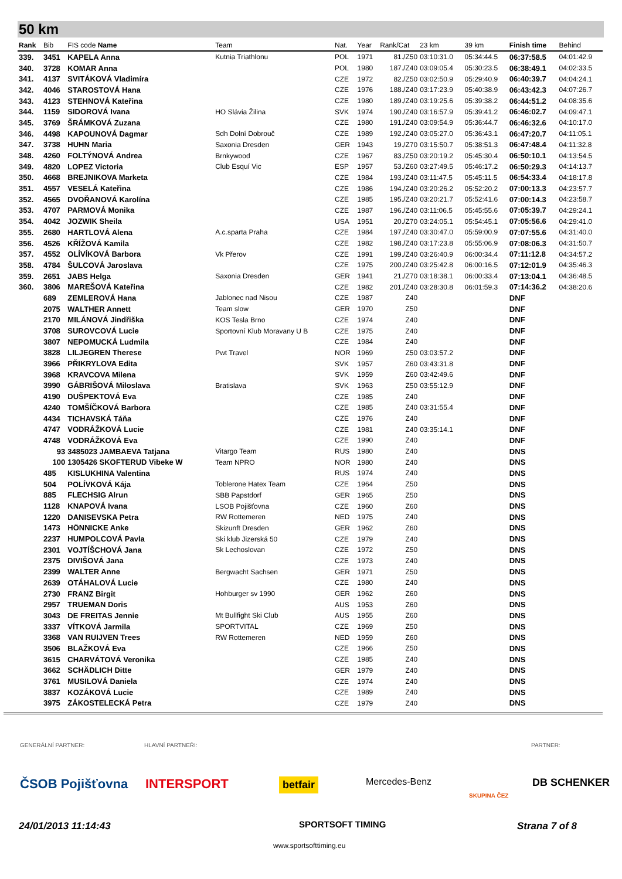50 km
| Rank | Bib | FIS code Name | Team | Nat. | Year | Rank/Cat | 23 km | 39 km | Finish time | Behind |
| --- | --- | --- | --- | --- | --- | --- | --- | --- | --- | --- |
| 339. | 3451 | KAPELA Anna | Kutnia Triathlonu | POL | 1971 | 81./Z50 | 03:10:31.0 | 05:34:44.5 | 06:37:58.5 | 04:01:42.9 |
| 340. | 3728 | KOMAR Anna | | POL | 1980 | 187./Z40 | 03:09:05.4 | 05:30:23.5 | 06:38:49.1 | 04:02:33.5 |
| 341. | 4137 | SVITÁKOVÁ Vladimíra | | CZE | 1972 | 82./Z50 | 03:02:50.9 | 05:29:40.9 | 06:40:39.7 | 04:04:24.1 |
| 342. | 4046 | STAROSTOVÁ Hana | | CZE | 1976 | 188./Z40 | 03:17:23.9 | 05:40:38.9 | 06:43:42.3 | 04:07:26.7 |
| 343. | 4123 | STEHNOVÁ Kateřina | | CZE | 1980 | 189./Z40 | 03:19:25.6 | 05:39:38.2 | 06:44:51.2 | 04:08:35.6 |
| 344. | 1159 | SIDOROVÁ Ivana | HO Slávia Žilina | SVK | 1974 | 190./Z40 | 03:16:57.9 | 05:39:41.2 | 06:46:02.7 | 04:09:47.1 |
| 345. | 3769 | ŠRÁMKOVÁ Zuzana | | CZE | 1980 | 191./Z40 | 03:09:54.9 | 05:36:44.7 | 06:46:32.6 | 04:10:17.0 |
| 346. | 4498 | KAPOUNOVÁ Dagmar | Sdh Dolní Dobrouč | CZE | 1989 | 192./Z40 | 03:05:27.0 | 05:36:43.1 | 06:47:20.7 | 04:11:05.1 |
| 347. | 3738 | HUHN Maria | Saxonia Dresden | GER | 1943 | 19./Z70 | 03:15:50.7 | 05:38:51.3 | 06:47:48.4 | 04:11:32.8 |
| 348. | 4260 | FOLTÝNOVÁ Andrea | Brnkywood | CZE | 1967 | 83./Z50 | 03:20:19.2 | 05:45:30.4 | 06:50:10.1 | 04:13:54.5 |
| 349. | 4820 | LOPEZ Victoria | Club Esquí Vic | ESP | 1957 | 53./Z60 | 03:27:49.5 | 05:46:17.2 | 06:50:29.3 | 04:14:13.7 |
| 350. | 4668 | BREJNIKOVA Marketa | | CZE | 1984 | 193./Z40 | 03:11:47.5 | 05:45:11.5 | 06:54:33.4 | 04:18:17.8 |
| 351. | 4557 | VESELÁ Kateřina | | CZE | 1986 | 194./Z40 | 03:20:26.2 | 05:52:20.2 | 07:00:13.3 | 04:23:57.7 |
| 352. | 4565 | DVOŘANOVÁ Karolína | | CZE | 1985 | 195./Z40 | 03:20:21.7 | 05:52:41.6 | 07:00:14.3 | 04:23:58.7 |
| 353. | 4707 | PARMOVÁ Monika | | CZE | 1987 | 196./Z40 | 03:11:06.5 | 05:45:55.6 | 07:05:39.7 | 04:29:24.1 |
| 354. | 4042 | JOZWIK Sheila | | USA | 1951 | 20./Z70 | 03:24:05.1 | 05:54:45.1 | 07:05:56.6 | 04:29:41.0 |
| 355. | 2680 | HARTLOVÁ Alena | A.c.sparta Praha | CZE | 1984 | 197./Z40 | 03:30:47.0 | 05:59:00.9 | 07:07:55.6 | 04:31:40.0 |
| 356. | 4526 | KŘÍŽOVÁ Kamila | | CZE | 1982 | 198./Z40 | 03:17:23.8 | 05:55:06.9 | 07:08:06.3 | 04:31:50.7 |
| 357. | 4552 | OLÍVÍKOVÁ Barbora | Vk Přerov | CZE | 1991 | 199./Z40 | 03:26:40.9 | 06:00:34.4 | 07:11:12.8 | 04:34:57.2 |
| 358. | 4784 | ŠULCOVÁ Jaroslava | | CZE | 1975 | 200./Z40 | 03:25:42.8 | 06:00:16.5 | 07:12:01.9 | 04:35:46.3 |
| 359. | 2651 | JABS Helga | Saxonia Dresden | GER | 1941 | 21./Z70 | 03:18:38.1 | 06:00:33.4 | 07:13:04.1 | 04:36:48.5 |
| 360. | 3806 | MAREŠOVÁ Kateřina | | CZE | 1982 | 201./Z40 | 03:28:30.8 | 06:01:59.3 | 07:14:36.2 | 04:38:20.6 |
| | 689 | ZEMLEROVÁ Hana | Jablonec nad Nisou | CZE | 1987 | Z40 | | | DNF | |
| | 2075 | WALTHER Annett | Team slow | GER | 1970 | Z50 | | | DNF | |
| | 2170 | MILÁNOVÁ Jindřiška | KOS Tesla Brno | CZE | 1974 | Z40 | | | DNF | |
| | 3708 | SUROVCOVÁ Lucie | Sportovní Klub Moravany U B | CZE | 1975 | Z40 | | | DNF | |
| | 3807 | NEPOMUCKÁ Ludmila | | CZE | 1984 | Z40 | | | DNF | |
| | 3828 | LILJEGREN Therese | Pwt Travel | NOR | 1969 | Z50 | 03:03:57.2 | | DNF | |
| | 3966 | PŘIKRYLOVA Edita | | SVK | 1957 | Z60 | 03:43:31.8 | | DNF | |
| | 3968 | KRAVCOVA Milena | | SVK | 1959 | Z60 | 03:42:49.6 | | DNF | |
| | 3990 | GÁBRIŠOVÁ Miloslava | Bratislava | SVK | 1963 | Z50 | 03:55:12.9 | | DNF | |
| | 4190 | DUŠPEKTOVÁ Eva | | CZE | 1985 | Z40 | | | DNF | |
| | 4240 | TOMŠÍČKOVÁ Barbora | | CZE | 1985 | Z40 | 03:31:55.4 | | DNF | |
| | 4434 | TICHAVSKÁ Táňa | | CZE | 1976 | Z40 | | | DNF | |
| | 4747 | VODRÁŽKOVÁ Lucie | | CZE | 1981 | Z40 | 03:35:14.1 | | DNF | |
| | 4748 | VODRÁŽKOVÁ Eva | | CZE | 1990 | Z40 | | | DNF | |
| | 93 | 3485023 JAMBAEVA Tatjana | Vitargo Team | RUS | 1980 | Z40 | | | DNS | |
| | 100 | 1305426 SKOFTERUD Vibeke W | Team NPRO | NOR | 1980 | Z40 | | | DNS | |
| | 485 | KISLUKHINA Valentina | | RUS | 1974 | Z40 | | | DNS | |
| | 504 | POLÍVKOVÁ Kája | Toblerone Hatex Team | CZE | 1964 | Z50 | | | DNS | |
| | 885 | FLECHSIG Alrun | SBB Papstdorf | GER | 1965 | Z50 | | | DNS | |
| | 1128 | KNAPOVÁ Ivana | LSOB Pojišťovna | CZE | 1960 | Z60 | | | DNS | |
| | 1220 | DANISEVSKA Petra | RW Rottemeren | NED | 1975 | Z40 | | | DNS | |
| | 1473 | HÖNNICKE Anke | Skizunft Dresden | GER | 1962 | Z60 | | | DNS | |
| | 2237 | HUMPOLCOVÁ Pavla | Ski klub Jizerská 50 | CZE | 1979 | Z40 | | | DNS | |
| | 2301 | VOJTÍŠCHOVÁ Jana | Sk Lechoslovan | CZE | 1972 | Z50 | | | DNS | |
| | 2375 | DIVIŠOVÁ Jana | | CZE | 1973 | Z40 | | | DNS | |
| | 2399 | WALTER Anne | Bergwacht Sachsen | GER | 1971 | Z50 | | | DNS | |
| | 2639 | OTÁHALOVÁ Lucie | | CZE | 1980 | Z40 | | | DNS | |
| | 2730 | FRANZ Birgit | Hohburger sv 1990 | GER | 1962 | Z60 | | | DNS | |
| | 2957 | TRUEMAN Doris | | AUS | 1953 | Z60 | | | DNS | |
| | 3043 | DE FREITAS Jennie | Mt Bullfight Ski Club | AUS | 1955 | Z60 | | | DNS | |
| | 3337 | VÍTKOVÁ Jarmila | SPORTVITAL | CZE | 1969 | Z50 | | | DNS | |
| | 3368 | VAN RUIJVEN Trees | RW Rottemeren | NED | 1959 | Z60 | | | DNS | |
| | 3506 | BLAŽKOVÁ Eva | | CZE | 1966 | Z50 | | | DNS | |
| | 3615 | CHARVÁTOVÁ Veronika | | CZE | 1985 | Z40 | | | DNS | |
| | 3662 | SCHÄDLICH Ditte | | GER | 1979 | Z40 | | | DNS | |
| | 3761 | MUSILOVÁ Daniela | | CZE | 1974 | Z40 | | | DNS | |
| | 3837 | KOZÁKOVÁ Lucie | | CZE | 1989 | Z40 | | | DNS | |
| | 3975 | ZÁKOSTELECKÁ Petra | | CZE | 1979 | Z40 | | | DNS | |
GENERÁLNÍ PARTNER: HLAVNÍ PARTNEŘI: PARTNER:
ČSOB Pojišťovna INTERSPORT betfair Mercedes-Benz
SKUPINA ČEZ
DB SCHENKER
24/01/2013 11:14:43 SPORTSOFT TIMING Strana 7 of 8
www.sportsofttiming.eu